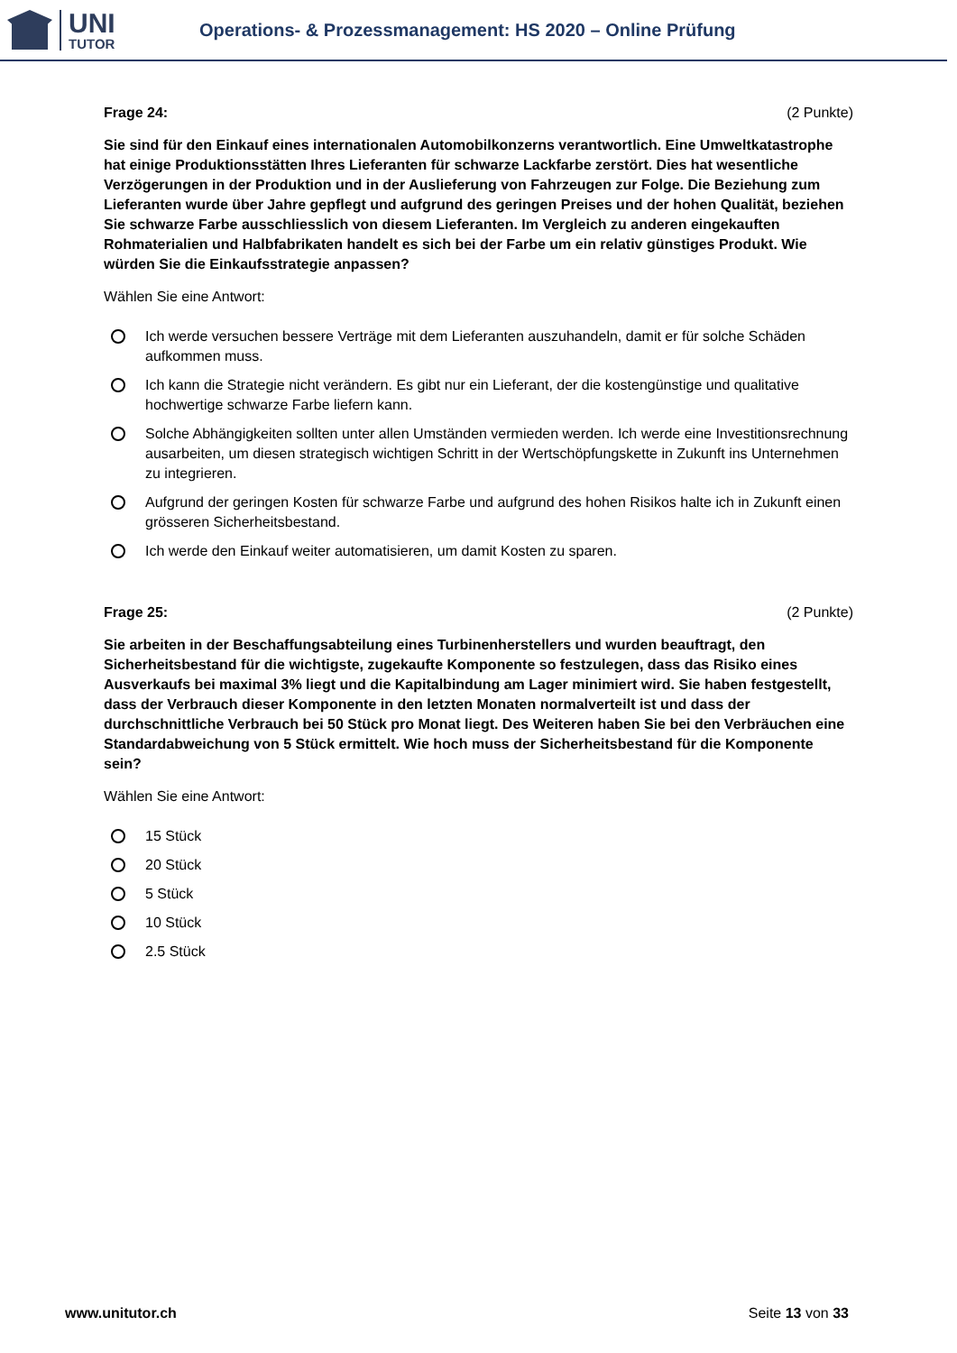UNI
TUTOR
Operations- & Prozessmanagement: HS 2020 – Online Prüfung
Frage 24: (2 Punkte)
Sie sind für den Einkauf eines internationalen Automobilkonzerns verantwortlich. Eine Umweltkatastrophe hat einige Produktionsstätten Ihres Lieferanten für schwarze Lackfarbe zerstört. Dies hat wesentliche Verzögerungen in der Produktion und in der Auslieferung von Fahrzeugen zur Folge. Die Beziehung zum Lieferanten wurde über Jahre gepflegt und aufgrund des geringen Preises und der hohen Qualität, beziehen Sie schwarze Farbe ausschliesslich von diesem Lieferanten. Im Vergleich zu anderen eingekauften Rohmaterialien und Halbfabrikaten handelt es sich bei der Farbe um ein relativ günstiges Produkt. Wie würden Sie die Einkaufsstrategie anpassen?
Wählen Sie eine Antwort:
Ich werde versuchen bessere Verträge mit dem Lieferanten auszuhandeln, damit er für solche Schäden aufkommen muss.
Ich kann die Strategie nicht verändern. Es gibt nur ein Lieferant, der die kostengünstige und qualitative hochwertige schwarze Farbe liefern kann.
Solche Abhängigkeiten sollten unter allen Umständen vermieden werden. Ich werde eine Investitionsrechnung ausarbeiten, um diesen strategisch wichtigen Schritt in der Wertschöpfungskette in Zukunft ins Unternehmen zu integrieren.
Aufgrund der geringen Kosten für schwarze Farbe und aufgrund des hohen Risikos halte ich in Zukunft einen grösseren Sicherheitsbestand.
Ich werde den Einkauf weiter automatisieren, um damit Kosten zu sparen.
Frage 25: (2 Punkte)
Sie arbeiten in der Beschaffungsabteilung eines Turbinenherstellers und wurden beauftragt, den Sicherheitsbestand für die wichtigste, zugekaufte Komponente so festzulegen, dass das Risiko eines Ausverkaufs bei maximal 3% liegt und die Kapitalbindung am Lager minimiert wird. Sie haben festgestellt, dass der Verbrauch dieser Komponente in den letzten Monaten normalverteilt ist und dass der durchschnittliche Verbrauch bei 50 Stück pro Monat liegt. Des Weiteren haben Sie bei den Verbräuchen eine Standardabweichung von 5 Stück ermittelt. Wie hoch muss der Sicherheitsbestand für die Komponente sein?
Wählen Sie eine Antwort:
15 Stück
20 Stück
5 Stück
10 Stück
2.5 Stück
www.unitutor.ch Seite 13 von 33